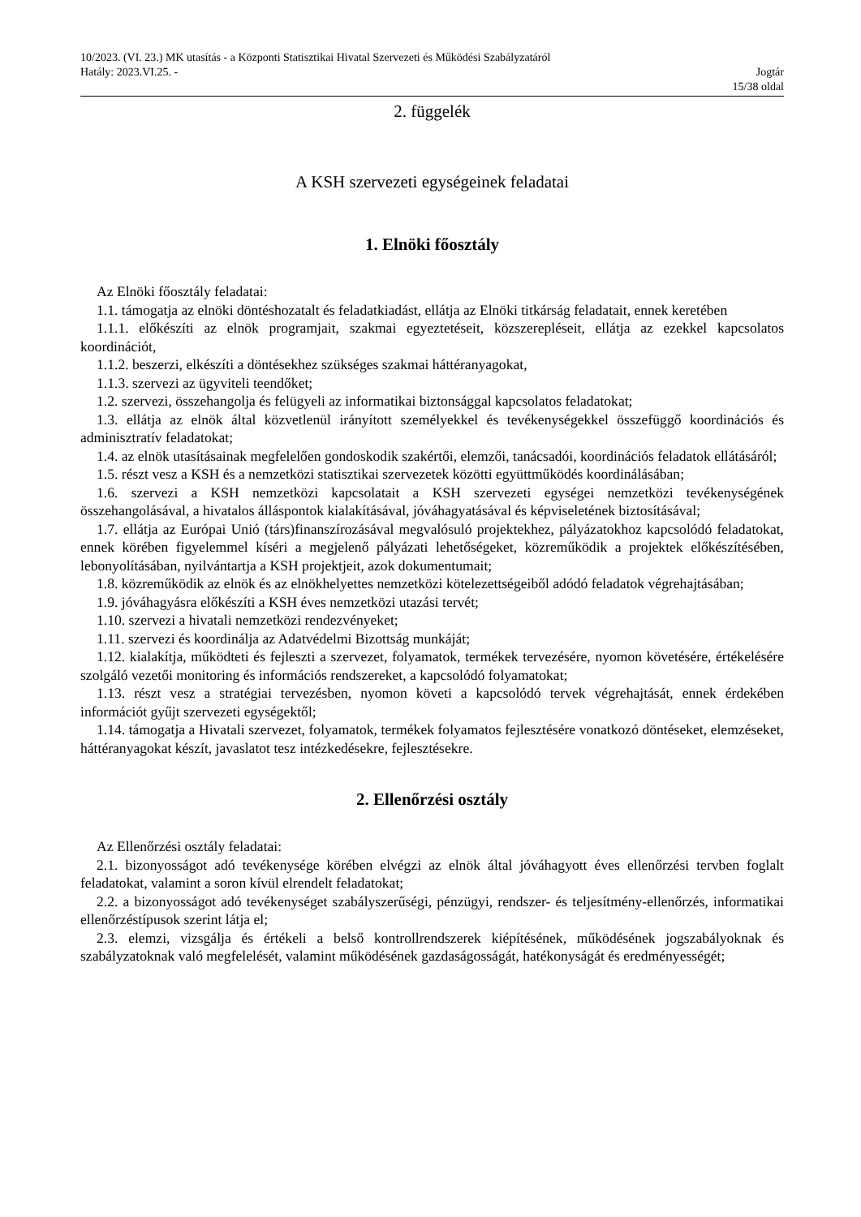10/2023. (VI. 23.) MK utasítás - a Központi Statisztikai Hivatal Szervezeti és Működési Szabályzatáról
Hatály: 2023.VI.25. - Jogtár
15/38 oldal
2. függelék
A KSH szervezeti egységeinek feladatai
1. Elnöki főosztály
Az Elnöki főosztály feladatai:
1.1. támogatja az elnöki döntéshozatalt és feladatkiadást, ellátja az Elnöki titkárság feladatait, ennek keretében
1.1.1. előkészíti az elnök programjait, szakmai egyeztetéseit, közszerepléseit, ellátja az ezekkel kapcsolatos koordinációt,
1.1.2. beszerzi, elkészíti a döntésekhez szükséges szakmai háttéranyagokat,
1.1.3. szervezi az ügyviteli teendőket;
1.2. szervezi, összehangolja és felügyeli az informatikai biztonsággal kapcsolatos feladatokat;
1.3. ellátja az elnök által közvetlenül irányított személyekkel és tevékenységekkel összefüggő koordinációs és adminisztratív feladatokat;
1.4. az elnök utasításainak megfelelően gondoskodik szakértői, elemzői, tanácsadói, koordinációs feladatok ellátásáról;
1.5. részt vesz a KSH és a nemzetközi statisztikai szervezetek közötti együttműködés koordinálásában;
1.6. szervezi a KSH nemzetközi kapcsolatait a KSH szervezeti egységei nemzetközi tevékenységének összehangolásával, a hivatalos álláspontok kialakításával, jóváhagyatásával és képviseletének biztosításával;
1.7. ellátja az Európai Unió (társ)finanszírozásával megvalósuló projektekhez, pályázatokhoz kapcsolódó feladatokat, ennek körében figyelemmel kíséri a megjelenő pályázati lehetőségeket, közreműködik a projektek előkészítésében, lebonyolításában, nyilvántartja a KSH projektjeit, azok dokumentumait;
1.8. közreműködik az elnök és az elnökhelyettes nemzetközi kötelezettségeiből adódó feladatok végrehajtásában;
1.9. jóváhagyásra előkészíti a KSH éves nemzetközi utazási tervét;
1.10. szervezi a hivatali nemzetközi rendezvényeket;
1.11. szervezi és koordinálja az Adatvédelmi Bizottság munkáját;
1.12. kialakítja, működteti és fejleszti a szervezet, folyamatok, termékek tervezésére, nyomon követésére, értékelésére szolgáló vezetői monitoring és információs rendszereket, a kapcsolódó folyamatokat;
1.13. részt vesz a stratégiai tervezésben, nyomon követi a kapcsolódó tervek végrehajtását, ennek érdekében információt gyűjt szervezeti egységektől;
1.14. támogatja a Hivatali szervezet, folyamatok, termékek folyamatos fejlesztésére vonatkozó döntéseket, elemzéseket, háttéranyagokat készít, javaslatot tesz intézkedésekre, fejlesztésekre.
2. Ellenőrzési osztály
Az Ellenőrzési osztály feladatai:
2.1. bizonyosságot adó tevékenysége körében elvégzi az elnök által jóváhagyott éves ellenőrzési tervben foglalt feladatokat, valamint a soron kívül elrendelt feladatokat;
2.2. a bizonyosságot adó tevékenységet szabályszerűségi, pénzügyi, rendszer- és teljesítmény-ellenőrzés, informatikai ellenőrzéstípusok szerint látja el;
2.3. elemzi, vizsgálja és értékeli a belső kontrollrendszerek kiépítésének, működésének jogszabályoknak és szabályzatoknak való megfelelését, valamint működésének gazdaságosságát, hatékonyságát és eredményességét;